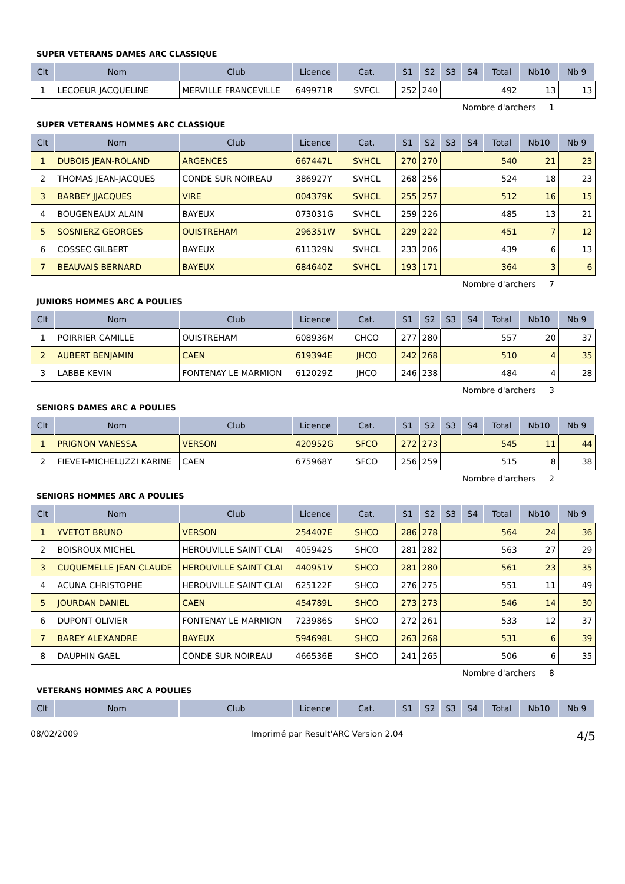SUPER VETERANS DAMES ARC CLASSIQUE
| Clt | Nom | Club | Licence | Cat. | S1 | S2 | S3 | S4 | Total | Nb10 | Nb 9 |
| --- | --- | --- | --- | --- | --- | --- | --- | --- | --- | --- | --- |
| 1 | LECOEUR JACQUELINE | MERVILLE FRANCEVILLE | 649971R | SVFCL | 252 | 240 | | | 492 | 13 | 13 |
Nombre d'archers 1
SUPER VETERANS HOMMES ARC CLASSIQUE
| Clt | Nom | Club | Licence | Cat. | S1 | S2 | S3 | S4 | Total | Nb10 | Nb 9 |
| --- | --- | --- | --- | --- | --- | --- | --- | --- | --- | --- | --- |
| 1 | DUBOIS JEAN-ROLAND | ARGENCES | 667447L | SVHCL | 270 | 270 | | | 540 | 21 | 23 |
| 2 | THOMAS JEAN-JACQUES | CONDE SUR NOIREAU | 386927Y | SVHCL | 268 | 256 | | | 524 | 18 | 23 |
| 3 | BARBEY JJACQUES | VIRE | 004379K | SVHCL | 255 | 257 | | | 512 | 16 | 15 |
| 4 | BOUGENEAUX ALAIN | BAYEUX | 073031G | SVHCL | 259 | 226 | | | 485 | 13 | 21 |
| 5 | SOSNIERZ GEORGES | OUISTREHAM | 296351W | SVHCL | 229 | 222 | | | 451 | 7 | 12 |
| 6 | COSSEC GILBERT | BAYEUX | 611329N | SVHCL | 233 | 206 | | | 439 | 6 | 13 |
| 7 | BEAUVAIS BERNARD | BAYEUX | 684640Z | SVHCL | 193 | 171 | | | 364 | 3 | 6 |
Nombre d'archers 7
JUNIORS HOMMES ARC A POULIES
| Clt | Nom | Club | Licence | Cat. | S1 | S2 | S3 | S4 | Total | Nb10 | Nb 9 |
| --- | --- | --- | --- | --- | --- | --- | --- | --- | --- | --- | --- |
| 1 | POIRRIER CAMILLE | OUISTREHAM | 608936M | CHCO | 277 | 280 | | | 557 | 20 | 37 |
| 2 | AUBERT BENJAMIN | CAEN | 619394E | JHCO | 242 | 268 | | | 510 | 4 | 35 |
| 3 | LABBE KEVIN | FONTENAY LE MARMION | 612029Z | JHCO | 246 | 238 | | | 484 | 4 | 28 |
Nombre d'archers 3
SENIORS DAMES ARC A POULIES
| Clt | Nom | Club | Licence | Cat. | S1 | S2 | S3 | S4 | Total | Nb10 | Nb 9 |
| --- | --- | --- | --- | --- | --- | --- | --- | --- | --- | --- | --- |
| 1 | PRIGNON VANESSA | VERSON | 420952G | SFCO | 272 | 273 | | | 545 | 11 | 44 |
| 2 | FIEVET-MICHELUZZI KARINE | CAEN | 675968Y | SFCO | 256 | 259 | | | 515 | 8 | 38 |
Nombre d'archers 2
SENIORS HOMMES ARC A POULIES
| Clt | Nom | Club | Licence | Cat. | S1 | S2 | S3 | S4 | Total | Nb10 | Nb 9 |
| --- | --- | --- | --- | --- | --- | --- | --- | --- | --- | --- | --- |
| 1 | YVETOT BRUNO | VERSON | 254407E | SHCO | 286 | 278 | | | 564 | 24 | 36 |
| 2 | BOISROUX MICHEL | HEROUVILLE SAINT CLAI | 405942S | SHCO | 281 | 282 | | | 563 | 27 | 29 |
| 3 | CUQUEMELLE JEAN CLAUDE | HEROUVILLE SAINT CLAI | 440951V | SHCO | 281 | 280 | | | 561 | 23 | 35 |
| 4 | ACUNA CHRISTOPHE | HEROUVILLE SAINT CLAI | 625122F | SHCO | 276 | 275 | | | 551 | 11 | 49 |
| 5 | JOURDAN DANIEL | CAEN | 454789L | SHCO | 273 | 273 | | | 546 | 14 | 30 |
| 6 | DUPONT OLIVIER | FONTENAY LE MARMION | 723986S | SHCO | 272 | 261 | | | 533 | 12 | 37 |
| 7 | BAREY ALEXANDRE | BAYEUX | 594698L | SHCO | 263 | 268 | | | 531 | 6 | 39 |
| 8 | DAUPHIN GAEL | CONDE SUR NOIREAU | 466536E | SHCO | 241 | 265 | | | 506 | 6 | 35 |
Nombre d'archers 8
VETERANS HOMMES ARC A POULIES
| Clt | Nom | Club | Licence | Cat. | S1 | S2 | S3 | S4 | Total | Nb10 | Nb 9 |
| --- | --- | --- | --- | --- | --- | --- | --- | --- | --- | --- | --- |
08/02/2009 Imprimé par Result'ARC Version 2.04 4/5